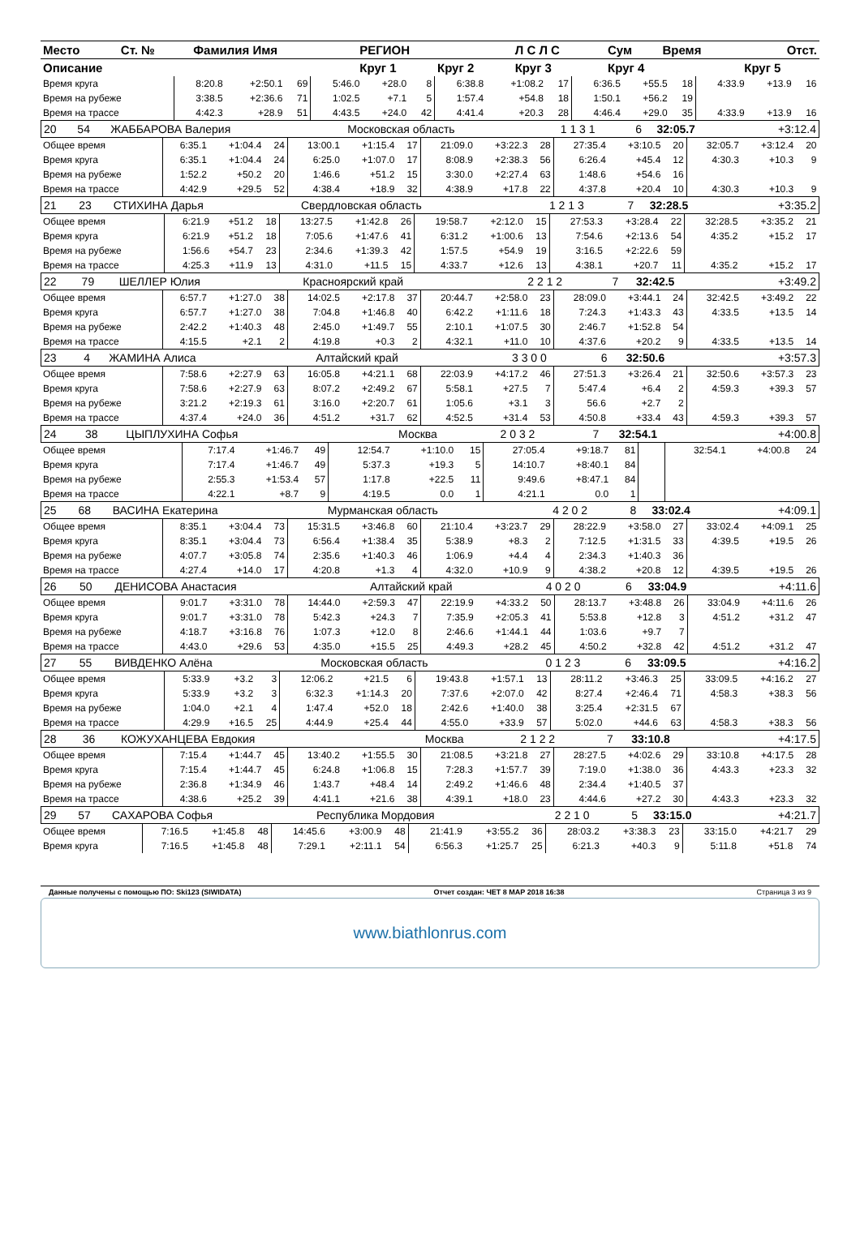| Место | Ст. № | Фамилия Имя | РЕГИОН | | Л С Л С | Сум | Время | Отст. |
| --- | --- | --- | --- | --- | --- | --- | --- | --- |
| Описание | | | Круг 1 | Круг 2 | Круг 3 | Круг 4 | | Круг 5 |
| Время круга | 8:20.8 | +2:50.1 | 69 | 5:46.0 | +28.0 | 8 | 6:38.8 | +1:08.2 | 17 | 6:36.5 | +55.5 | 18 | 4:33.9 | +13.9 | 16 |
| Время на рубеже | 3:38.5 | +2:36.6 | 71 | 1:02.5 | +7.1 | 5 | 1:57.4 | +54.8 | 18 | 1:50.1 | +56.2 | 19 | | | |
| Время на трассе | 4:42.3 | +28.9 | 51 | 4:43.5 | +24.0 | 42 | 4:41.4 | +20.3 | 28 | 4:46.4 | +29.0 | 35 | 4:33.9 | +13.9 | 16 |
| 20 | 54 | ЖАББАРОВА Валерия | Московская область | 1 1 3 1 | 6 | 32:05.7 | +3:12.4 |
| Общее время | 6:35.1 | +1:04.4 | 24 | 13:00.1 | +1:15.4 | 17 | 21:09.0 | +3:22.3 | 28 | 27:35.4 | +3:10.5 | 20 | 32:05.7 | +3:12.4 | 20 |
| Время круга | 6:35.1 | +1:04.4 | 24 | 6:25.0 | +1:07.0 | 17 | 8:08.9 | +2:38.3 | 56 | 6:26.4 | +45.4 | 12 | 4:30.3 | +10.3 | 9 |
| Время на рубеже | 1:52.2 | +50.2 | 20 | 1:46.6 | +51.2 | 15 | 3:30.0 | +2:27.4 | 63 | 1:48.6 | +54.6 | 16 | | | |
| Время на трассе | 4:42.9 | +29.5 | 52 | 4:38.4 | +18.9 | 32 | 4:38.9 | +17.8 | 22 | 4:37.8 | +20.4 | 10 | 4:30.3 | +10.3 | 9 |
| 21 | 23 | СТИХИНА Дарья | Свердловская область | 1 2 1 3 | 7 | 32:28.5 | +3:35.2 |
| Общее время | 6:21.9 | +51.2 | 18 | 13:27.5 | +1:42.8 | 26 | 19:58.7 | +2:12.0 | 15 | 27:53.3 | +3:28.4 | 22 | 32:28.5 | +3:35.2 | 21 |
| Время круга | 6:21.9 | +51.2 | 18 | 7:05.6 | +1:47.6 | 41 | 6:31.2 | +1:00.6 | 13 | 7:54.6 | +2:13.6 | 54 | 4:35.2 | +15.2 | 17 |
| Время на рубеже | 1:56.6 | +54.7 | 23 | 2:34.6 | +1:39.3 | 42 | 1:57.5 | +54.9 | 19 | 3:16.5 | +2:22.6 | 59 | | | |
| Время на трассе | 4:25.3 | +11.9 | 13 | 4:31.0 | +11.5 | 15 | 4:33.7 | +12.6 | 13 | 4:38.1 | +20.7 | 11 | 4:35.2 | +15.2 | 17 |
| 22 | 79 | ШЕЛЛЕР Юлия | Красноярский край | 2 2 1 2 | 7 | 32:42.5 | +3:49.2 |
| Общее время | 6:57.7 | +1:27.0 | 38 | 14:02.5 | +2:17.8 | 37 | 20:44.7 | +2:58.0 | 23 | 28:09.0 | +3:44.1 | 24 | 32:42.5 | +3:49.2 | 22 |
| Время круга | 6:57.7 | +1:27.0 | 38 | 7:04.8 | +1:46.8 | 40 | 6:42.2 | +1:11.6 | 18 | 7:24.3 | +1:43.3 | 43 | 4:33.5 | +13.5 | 14 |
| Время на рубеже | 2:42.2 | +1:40.3 | 48 | 2:45.0 | +1:49.7 | 55 | 2:10.1 | +1:07.5 | 30 | 2:46.7 | +1:52.8 | 54 | | | |
| Время на трассе | 4:15.5 | +2.1 | 2 | 4:19.8 | +0.3 | 2 | 4:32.1 | +11.0 | 10 | 4:37.6 | +20.2 | 9 | 4:33.5 | +13.5 | 14 |
| 23 | 4 | ЖАМИНА Алиса | Алтайский край | 3 3 0 0 | 6 | 32:50.6 | +3:57.3 |
| Общее время | 7:58.6 | +2:27.9 | 63 | 16:05.8 | +4:21.1 | 68 | 22:03.9 | +4:17.2 | 46 | 27:51.3 | +3:26.4 | 21 | 32:50.6 | +3:57.3 | 23 |
| Время круга | 7:58.6 | +2:27.9 | 63 | 8:07.2 | +2:49.2 | 67 | 5:58.1 | +27.5 | 7 | 5:47.4 | +6.4 | 2 | 4:59.3 | +39.3 | 57 |
| Время на рубеже | 3:21.2 | +2:19.3 | 61 | 3:16.0 | +2:20.7 | 61 | 1:05.6 | +3.1 | 3 | 56.6 | +2.7 | 2 | | | |
| Время на трассе | 4:37.4 | +24.0 | 36 | 4:51.2 | +31.7 | 62 | 4:52.5 | +31.4 | 53 | 4:50.8 | +33.4 | 43 | 4:59.3 | +39.3 | 57 |
| 24 | 38 | ЦЫПЛУХИНА Софья | Москва | 2 0 3 2 | 7 | 32:54.1 | +4:00.8 |
| Общее время | 7:17.4 | +1:46.7 | 49 | 12:54.7 | +1:10.0 | 15 | 27:05.4 | +9:18.7 | 81 | | | | 32:54.1 | +4:00.8 | 24 |
| Время круга | 7:17.4 | +1:46.7 | 49 | 5:37.3 | +19.3 | 5 | 14:10.7 | +8:40.1 | 84 | | | | | | |
| Время на рубеже | 2:55.3 | +1:53.4 | 57 | 1:17.8 | +22.5 | 11 | 9:49.6 | +8:47.1 | 84 | | | | | | |
| Время на трассе | 4:22.1 | +8.7 | 9 | 4:19.5 | 0.0 | 1 | 4:21.1 | 0.0 | 1 | | | | | | |
| 25 | 68 | ВАСИНА Екатерина | Мурманская область | 4 2 0 2 | 8 | 33:02.4 | +4:09.1 |
| Общее время | 8:35.1 | +3:04.4 | 73 | 15:31.5 | +3:46.8 | 60 | 21:10.4 | +3:23.7 | 29 | 28:22.9 | +3:58.0 | 27 | 33:02.4 | +4:09.1 | 25 |
| Время круга | 8:35.1 | +3:04.4 | 73 | 6:56.4 | +1:38.4 | 35 | 5:38.9 | +8.3 | 2 | 7:12.5 | +1:31.5 | 33 | 4:39.5 | +19.5 | 26 |
| Время на рубеже | 4:07.7 | +3:05.8 | 74 | 2:35.6 | +1:40.3 | 46 | 1:06.9 | +4.4 | 4 | 2:34.3 | +1:40.3 | 36 | | | |
| Время на трассе | 4:27.4 | +14.0 | 17 | 4:20.8 | +1.3 | 4 | 4:32.0 | +10.9 | 9 | 4:38.2 | +20.8 | 12 | 4:39.5 | +19.5 | 26 |
| 26 | 50 | ДЕНИСОВА Анастасия | Алтайский край | 4 0 2 0 | 6 | 33:04.9 | +4:11.6 |
| Общее время | 9:01.7 | +3:31.0 | 78 | 14:44.0 | +2:59.3 | 47 | 22:19.9 | +4:33.2 | 50 | 28:13.7 | +3:48.8 | 26 | 33:04.9 | +4:11.6 | 26 |
| Время круга | 9:01.7 | +3:31.0 | 78 | 5:42.3 | +24.3 | 7 | 7:35.9 | +2:05.3 | 41 | 5:53.8 | +12.8 | 3 | 4:51.2 | +31.2 | 47 |
| Время на рубеже | 4:18.7 | +3:16.8 | 76 | 1:07.3 | +12.0 | 8 | 2:46.6 | +1:44.1 | 44 | 1:03.6 | +9.7 | 7 | | | |
| Время на трассе | 4:43.0 | +29.6 | 53 | 4:35.0 | +15.5 | 25 | 4:49.3 | +28.2 | 45 | 4:50.2 | +32.8 | 42 | 4:51.2 | +31.2 | 47 |
| 27 | 55 | ВИВДЕНКО Алёна | Московская область | 0 1 2 3 | 6 | 33:09.5 | +4:16.2 |
| Общее время | 5:33.9 | +3.2 | 3 | 12:06.2 | +21.5 | 6 | 19:43.8 | +1:57.1 | 13 | 28:11.2 | +3:46.3 | 25 | 33:09.5 | +4:16.2 | 27 |
| Время круга | 5:33.9 | +3.2 | 3 | 6:32.3 | +1:14.3 | 20 | 7:37.6 | +2:07.0 | 42 | 8:27.4 | +2:46.4 | 71 | 4:58.3 | +38.3 | 56 |
| Время на рубеже | 1:04.0 | +2.1 | 4 | 1:47.4 | +52.0 | 18 | 2:42.6 | +1:40.0 | 38 | 3:25.4 | +2:31.5 | 67 | | | |
| Время на трассе | 4:29.9 | +16.5 | 25 | 4:44.9 | +25.4 | 44 | 4:55.0 | +33.9 | 57 | 5:02.0 | +44.6 | 63 | 4:58.3 | +38.3 | 56 |
| 28 | 36 | КОЖУХАНЦЕВА Евдокия | Москва | 2 1 2 2 | 7 | 33:10.8 | +4:17.5 |
| Общее время | 7:15.4 | +1:44.7 | 45 | 13:40.2 | +1:55.5 | 30 | 21:08.5 | +3:21.8 | 27 | 28:27.5 | +4:02.6 | 29 | 33:10.8 | +4:17.5 | 28 |
| Время круга | 7:15.4 | +1:44.7 | 45 | 6:24.8 | +1:06.8 | 15 | 7:28.3 | +1:57.7 | 39 | 7:19.0 | +1:38.0 | 36 | 4:43.3 | +23.3 | 32 |
| Время на рубеже | 2:36.8 | +1:34.9 | 46 | 1:43.7 | +48.4 | 14 | 2:49.2 | +1:46.6 | 48 | 2:34.4 | +1:40.5 | 37 | | | |
| Время на трассе | 4:38.6 | +25.2 | 39 | 4:41.1 | +21.6 | 38 | 4:39.1 | +18.0 | 23 | 4:44.6 | +27.2 | 30 | 4:43.3 | +23.3 | 32 |
| 29 | 57 | САХАРОВА Софья | Республика Мордовия | 2 2 1 0 | 5 | 33:15.0 | +4:21.7 |
| Общее время | 7:16.5 | +1:45.8 | 48 | 14:45.6 | +3:00.9 | 48 | 21:41.9 | +3:55.2 | 36 | 28:03.2 | +3:38.3 | 23 | 33:15.0 | +4:21.7 | 29 |
| Время круга | 7:16.5 | +1:45.8 | 48 | 7:29.1 | +2:11.1 | 54 | 6:56.3 | +1:25.7 | 25 | 6:21.3 | +40.3 | 9 | 5:11.8 | +51.8 | 74 |
Данные получены с помощью ПО: Ski123 (SIWIDATA) Отчет создан: ЧЕТ 8 МАР 2018 16:38 Страница 3 из 9
www.biathlonrus.com